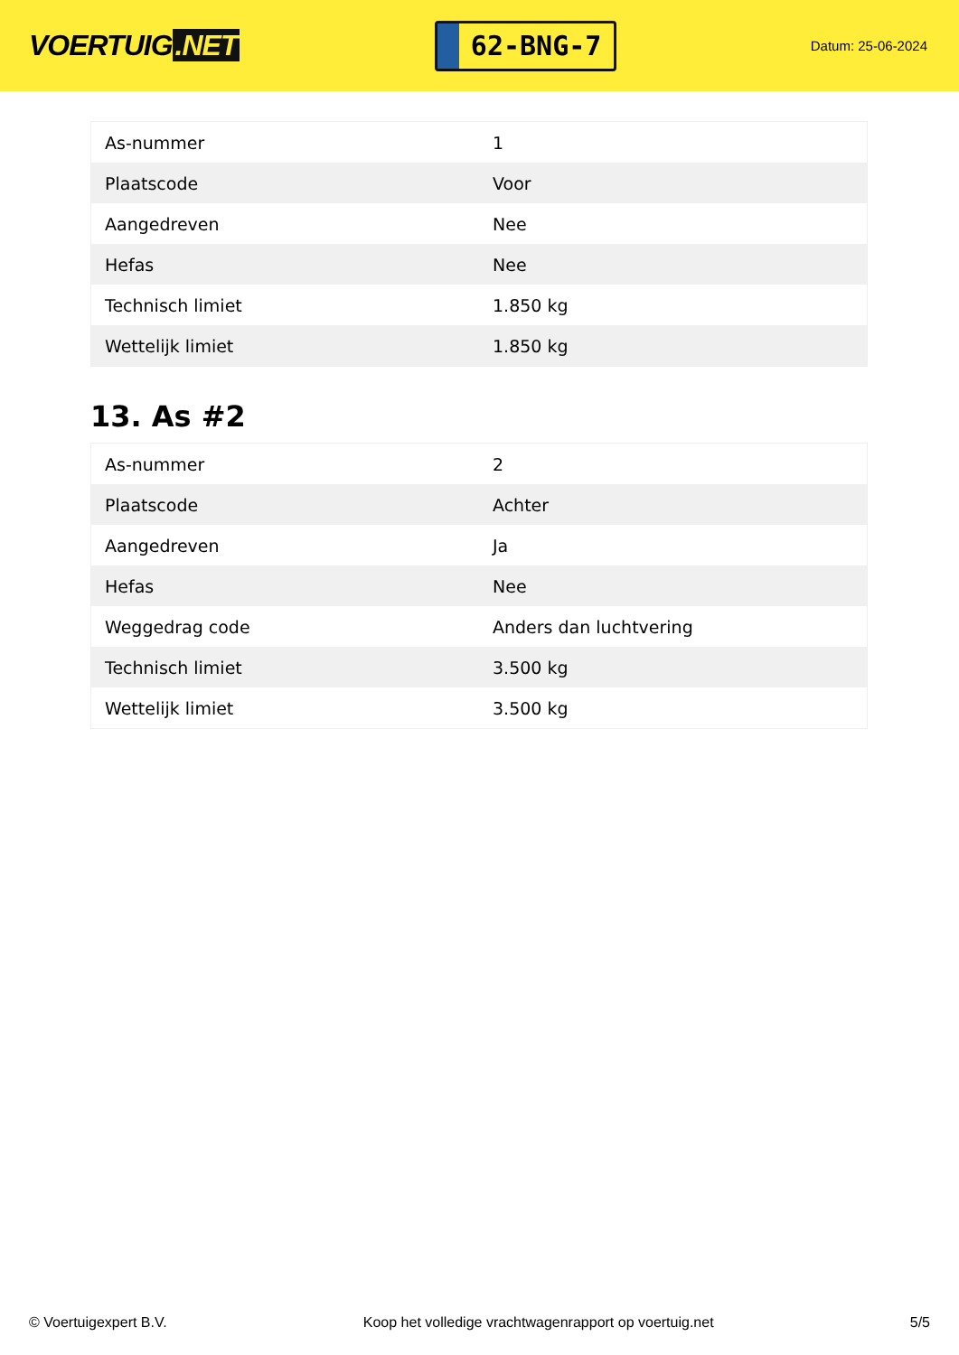VOERTUIG.NET
62-BNG-7
Datum: 25-06-2024
| As-nummer | 1 |
| Plaatscode | Voor |
| Aangedreven | Nee |
| Hefas | Nee |
| Technisch limiet | 1.850 kg |
| Wettelijk limiet | 1.850 kg |
13. As #2
| As-nummer | 2 |
| Plaatscode | Achter |
| Aangedreven | Ja |
| Hefas | Nee |
| Weggedrag code | Anders dan luchtvering |
| Technisch limiet | 3.500 kg |
| Wettelijk limiet | 3.500 kg |
© Voertuigexpert B.V. Koop het volledige vrachtwagenrapport op voertuig.net 5/5